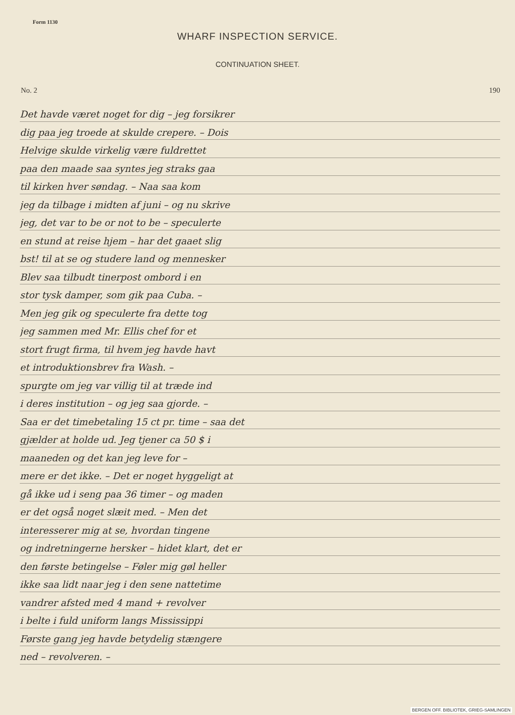Form 1130
WHARF INSPECTION SERVICE.
CONTINUATION SHEET.
No. 2 190
Det havde været noget for dig – jeg forsikrer
dig paa jeg troede at skulde crepere. – Dois
Helvige skulde virkelig være fuldrettet
paa den maade saa syntes jeg straks gaa
til kirken hver søndag. – Naa saa kom
jeg da tilbage i midten af juni – og nu skrive
jeg, det var to be or not to be – speculerte
en stund at reise hjem – har det gaaet slig
bst! til at se og studere land og mennesker
Blev saa tilbudt tinerpost ombord i en
stor tysk damper, som gik paa Cuba. –
Men jeg gik og speculerte fra dette tog
jeg sammen med Mr. Ellis chef for et
stort frugt firma, til hvem jeg havde havt
et introduktionsbrev fra Wash. –
spurgte om jeg var villig til at træde ind
i deres institution – og jeg saa gjorde. –
Saa er det timebetaling 15 ct pr. time – saa det
gjælder at holde ud. Jeg tjener ca 50 $ i
maaneden og det kan jeg leve for –
mere er det ikke. – Det er noget hyggeligt at
gå ikke ud i seng paa 36 timer – og maden
er det også noget slæit med. – Men det
interesserer mig at se, hvordan tingene
og indretningerne hersker – hidet klart, det er
den første betingelse – Føler mig gøl heller
ikke saa lidt naar jeg i den sene nattetime
vandrer afsted med 4 mand + revolver
i belte i fuld uniform langs Mississippi
Første gang jeg havde betydelig stængere
ned – revolveren. –
BERGEN OFF. BIBLIOTEK, GRIEG-SAMLINGEN